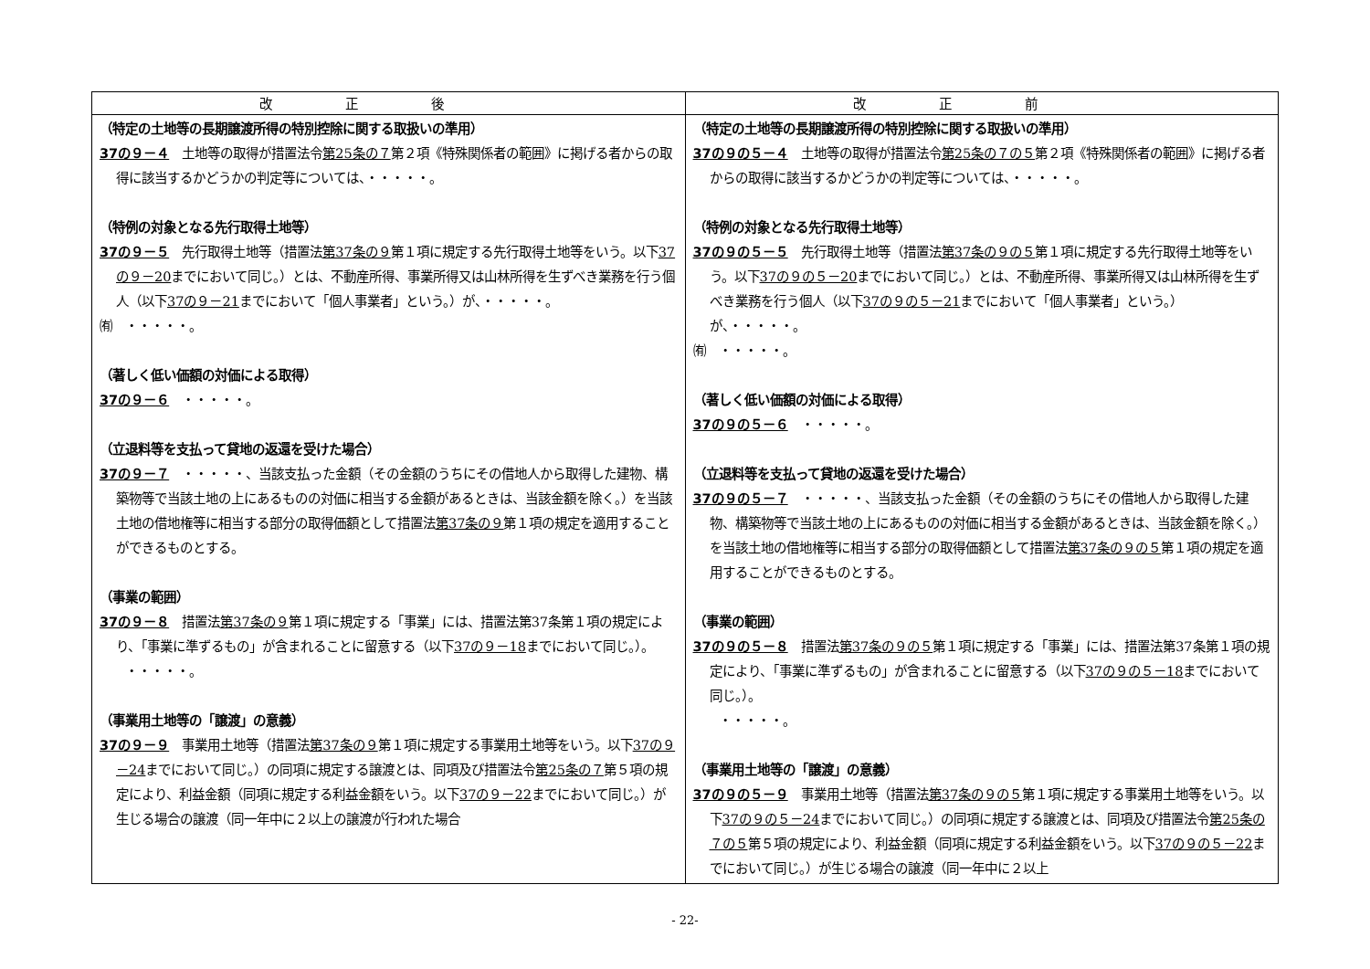| 改正後 | 改正前 |
| --- | --- |
| （特定の土地等の長期譲渡所得の特別控除に関する取扱いの準用） 37の９－４ 土地等の取得が措置法令 第25条の７ 第２項《特殊関係者の範囲》に掲げる者からの取得に該当するかどうかの判定等については、・・・・・。 （特例の対象となる先行取得土地等） 37の９－５ 先行取得土地等（措置法 第37条の９ 第１項に規定する先行取得土地等をいう。以下 37の９－20 までにおいて同じ。）とは、不動産所得、事業所得又は山林所得を生ずべき業務を行う個人（以下 37の９－21 までにおいて「個人事業者」という。）が、・・・・・。 ㈲ ・・・・・。 （著しく低い価額の対価による取得） 37の９－６ ・・・・・。 （立退料等を支払って貸地の返還を受けた場合） 37の９－７ ・・・・・、当該支払った金額（その金額のうちにその借地人から取得した建物、構築物等で当該土地の上にあるものの対価に相当する金額があるときは、当該金額を除く。）を当該土地の借地権等に相当する部分の取得価額として措置法 第37条の９ 第１項の規定を適用することができるものとする。 （事業の範囲） 37の９－８ 措置法 第37条の９ 第１項に規定する「事業」には、措置法第37条第１項の規定により、「事業に準ずるもの」が含まれることに留意する（以下 37の９－18 までにおいて同じ。）。 ・・・・・。 （事業用土地等の「譲渡」の意義） 37の９－９ 事業用土地等（措置法 第37条の９ 第１項に規定する事業用土地等をいう。以下 37の９－24 までにおいて同じ。）の同項に規定する譲渡とは、同項及び措置法令 第25条の７ 第５項の規定により、利益金額（同項に規定する利益金額をいう。以下 37の９－22 までにおいて同じ。）が生じる場合の譲渡（同一年中に２以上の譲渡が行われた場合 | （特定の土地等の長期譲渡所得の特別控除に関する取扱いの準用） 37の９の５－４ 土地等の取得が措置法令 第25条の７の５ 第２項《特殊関係者の範囲》に掲げる者からの取得に該当するかどうかの判定等については、・・・・・。 （特例の対象となる先行取得土地等） 37の９の５－５ 先行取得土地等（措置法 第37条の９の５ 第１項に規定する先行取得土地等をいう。以下 37の９の５－20 までにおいて同じ。）とは、不動産所得、事業所得又は山林所得を生ずべき業務を行う個人（以下 37の９の５－21 までにおいて「個人事業者」という。）が、・・・・・。 ㈲ ・・・・・。 （著しく低い価額の対価による取得） 37の９の５－６ ・・・・・。 （立退料等を支払って貸地の返還を受けた場合） 37の９の５－７ ・・・・・、当該支払った金額（その金額のうちにその借地人から取得した建物、構築物等で当該土地の上にあるものの対価に相当する金額があるときは、当該金額を除く。）を当該土地の借地権等に相当する部分の取得価額として措置法 第37条の９の５ 第１項の規定を適用することができるものとする。 （事業の範囲） 37の９の５－８ 措置法 第37条の９の５ 第１項に規定する「事業」には、措置法第37条第１項の規定により、「事業に準ずるもの」が含まれることに留意する（以下 37の９の５－18 までにおいて同じ。）。 ・・・・・。 （事業用土地等の「譲渡」の意義） 37の９の５－９ 事業用土地等（措置法 第37条の９の５ 第１項に規定する事業用土地等をいう。以下 37の９の５－24 までにおいて同じ。）の同項に規定する譲渡とは、同項及び措置法令 第25条の７の５ 第５項の規定により、利益金額（同項に規定する利益金額をいう。以下 37の９の５－22 までにおいて同じ。）が生じる場合の譲渡（同一年中に２以上 |
- 22-